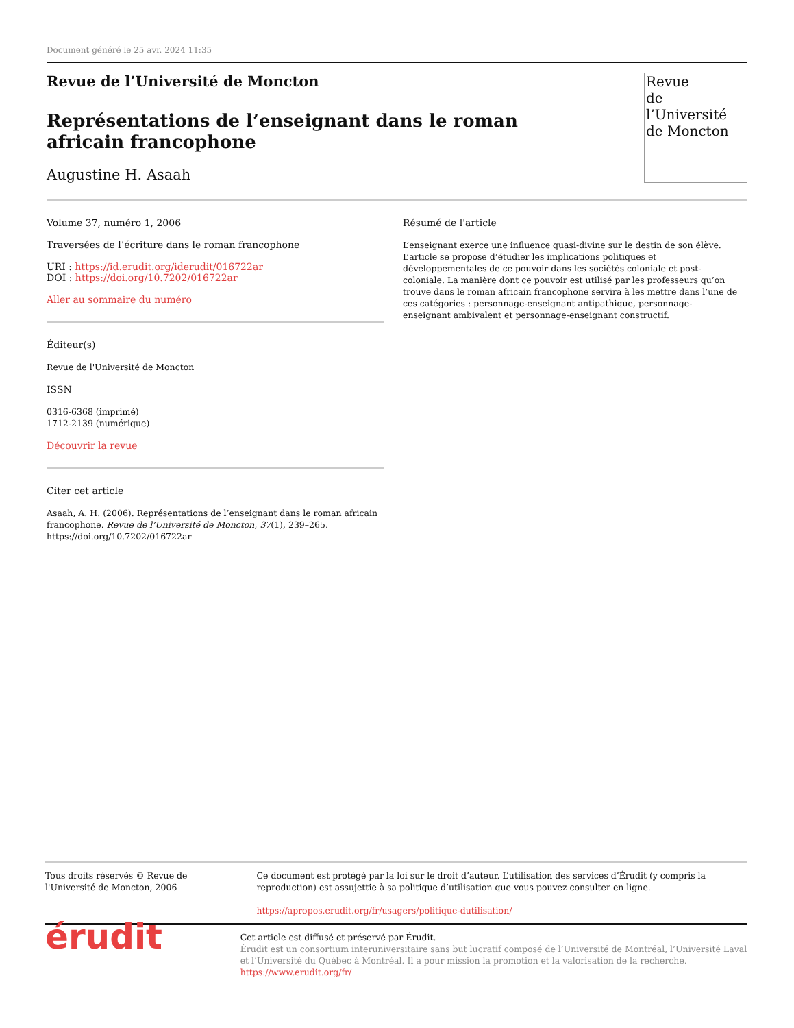Document généré le 25 avr. 2024 11:35
Revue de l’Université de Moncton
Représentations de l’enseignant dans le roman africain francophone
Augustine H. Asaah
Revue
de l’Université
de Moncton
Volume 37, numéro 1, 2006
Traversées de l’écriture dans le roman francophone
URI : https://id.erudit.org/iderudit/016722ar
DOI : https://doi.org/10.7202/016722ar
Aller au sommaire du numéro
Éditeur(s)
Revue de l'Université de Moncton
ISSN
0316-6368 (imprimé)
1712-2139 (numérique)
Découvrir la revue
Citer cet article
Asaah, A. H. (2006). Représentations de l’enseignant dans le roman africain francophone. Revue de l’Université de Moncton, 37(1), 239–265. https://doi.org/10.7202/016722ar
Résumé de l'article
L’enseignant exerce une influence quasi-divine sur le destin de son élève. L’article se propose d’étudier les implications politiques et développementales de ce pouvoir dans les sociétés coloniale et post-coloniale. La manière dont ce pouvoir est utilisé par les professeurs qu’on trouve dans le roman africain francophone servira à les mettre dans l’une de ces catégories : personnage-enseignant antipathique, personnage-enseignant ambivalent et personnage-enseignant constructif.
Tous droits réservés © Revue de l'Université de Moncton, 2006 Ce document est protégé par la loi sur le droit d’auteur. L’utilisation des services d’Érudit (y compris la reproduction) est assujettie à sa politique d’utilisation que vous pouvez consulter en ligne.
https://apropos.erudit.org/fr/usagers/politique-dutilisation/
érudit
Cet article est diffusé et préservé par Érudit.
Érudit est un consortium interuniversitaire sans but lucratif composé de l’Université de Montréal, l’Université Laval et l’Université du Québec à Montréal. Il a pour mission la promotion et la valorisation de la recherche.
https://www.erudit.org/fr/